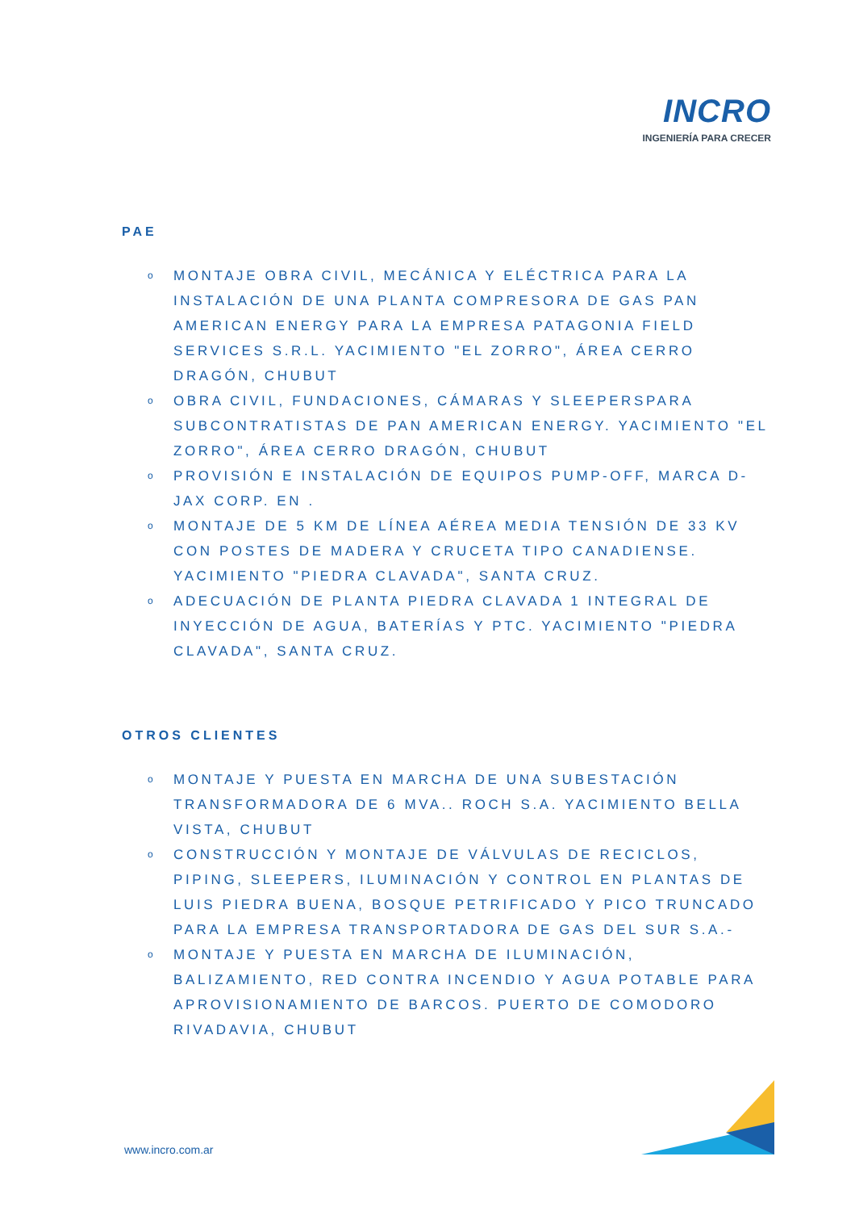INCRO
INGENIERÍA PARA CRECER
PAE
o MONTAJE OBRA CIVIL, MECÁNICA Y ELÉCTRICA PARA LA INSTALACIÓN DE UNA PLANTA COMPRESORA DE GAS PAN AMERICAN ENERGY PARA LA EMPRESA PATAGONIA FIELD SERVICES S.R.L. YACIMIENTO "EL ZORRO", ÁREA CERRO DRAGÓN, CHUBUT
o OBRA CIVIL, FUNDACIONES, CÁMARAS Y SLEEPERSPARA SUBCONTRATISTAS DE PAN AMERICAN ENERGY. YACIMIENTO "EL ZORRO", ÁREA CERRO DRAGÓN, CHUBUT
o PROVISIÓN E INSTALACIÓN DE EQUIPOS PUMP-OFF, MARCA D-JAX CORP. EN .
o MONTAJE DE 5 KM DE LÍNEA AÉREA MEDIA TENSIÓN DE 33 KV CON POSTES DE MADERA Y CRUCETA TIPO CANADIENSE. YACIMIENTO "PIEDRA CLAVADA", SANTA CRUZ.
o ADECUACIÓN DE PLANTA PIEDRA CLAVADA 1 INTEGRAL DE INYECCIÓN DE AGUA, BATERÍAS Y PTC. YACIMIENTO "PIEDRA CLAVADA", SANTA CRUZ.
OTROS CLIENTES
o MONTAJE Y PUESTA EN MARCHA DE UNA SUBESTACIÓN TRANSFORMADORA DE 6 MVA.. ROCH S.A. YACIMIENTO BELLA VISTA, CHUBUT
o CONSTRUCCIÓN Y MONTAJE DE VÁLVULAS DE RECICLOS, PIPING, SLEEPERS, ILUMINACIÓN Y CONTROL EN PLANTAS DE LUIS PIEDRA BUENA, BOSQUE PETRIFICADO Y PICO TRUNCADO PARA LA EMPRESA TRANSPORTADORA DE GAS DEL SUR S.A.-
o MONTAJE Y PUESTA EN MARCHA DE ILUMINACIÓN, BALIZAMIENTO, RED CONTRA INCENDIO Y AGUA POTABLE PARA APROVISIONAMIENTO DE BARCOS. PUERTO DE COMODORO RIVADAVIA, CHUBUT
www.incro.com.ar